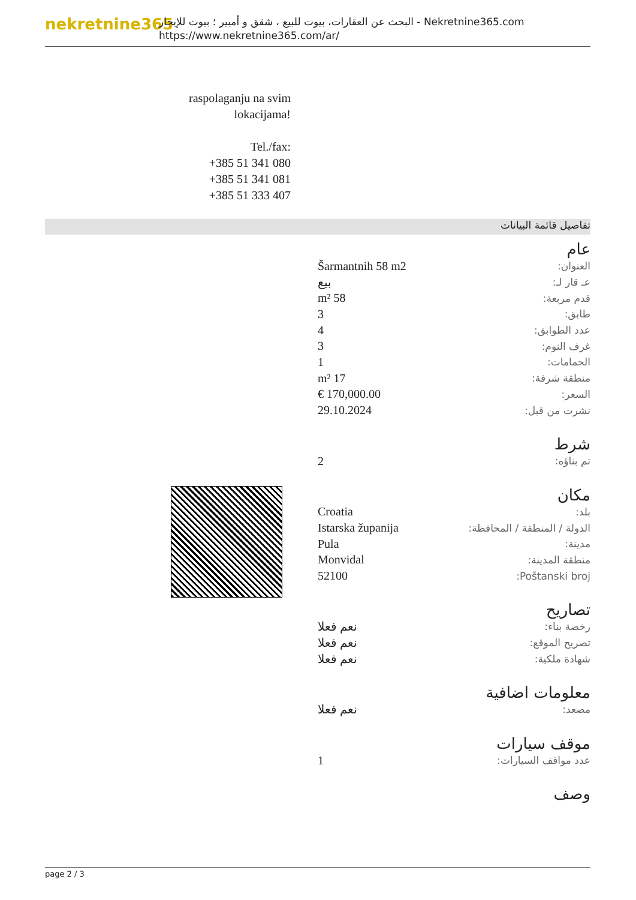nekretnine365
البحث عن العقارات، بيوت للبيع ، شقق و أمبير ؛ بيوت للإيجار - Nekretnine365.com
https://www.nekretnine365.com/ar/
raspolaganju na svim lokacijama!
Tel./fax:
+385 51 341 080
+385 51 341 081
+385 51 333 407
تفاصيل قائمة البيانات
عام
| العنوان: | Šarmantnih 58 m2 |
| عـ قار لـ: | بيع |
| قدم مربعة: | 58 m² |
| طابق: | 3 |
| عدد الطوابق: | 4 |
| غرف النوم: | 3 |
| الحمامات: | 1 |
| منطقة شرفة: | 17 m² |
| السعر: | 170,000.00 € |
| نشرت من قبل: | 29.10.2024 |
شرط
| تم بناؤه: | 2 |
مكان
| بلد: | Croatia |
| الدولة / المنطقة / المحافظة: | Istarska županija |
| مدينة: | Pula |
| منطقة المدينة: | Monvidal |
| Poštanski broj: | 52100 |
تصاريح
| رخصة بناء: | نعم فعلا |
| تصريح الموقع: | نعم فعلا |
| شهادة ملكية: | نعم فعلا |
معلومات اضافية
| مصعد: | نعم فعلا |
موقف سيارات
| عدد مواقف السيارات: | 1 |
وصف
page 2 / 3